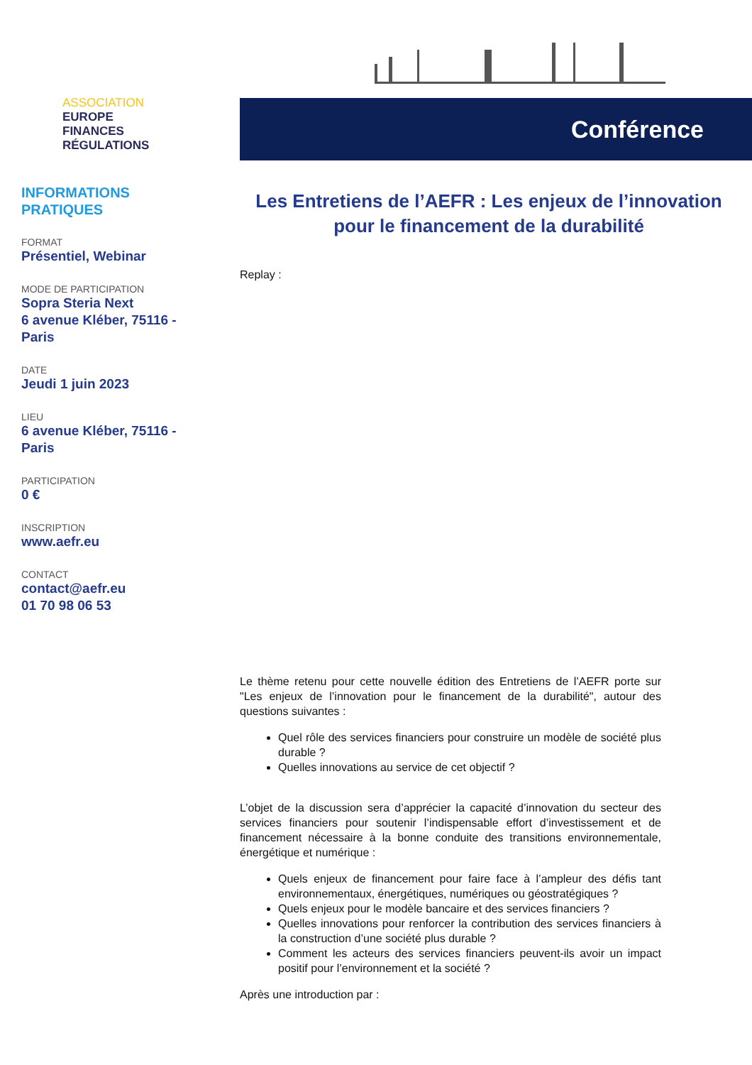ASSOCIATION
EUROPE
FINANCES
RÉGULATIONS
INFORMATIONS
PRATIQUES
FORMAT
Présentiel, Webinar
MODE DE PARTICIPATION
Sopra Steria Next
6 avenue Kléber, 75116 - Paris
DATE
Jeudi 1 juin 2023
LIEU
6 avenue Kléber, 75116 - Paris
PARTICIPATION
0 €
INSCRIPTION
www.aefr.eu
CONTACT
contact@aefr.eu
01 70 98 06 53
Conférence
Les Entretiens de l’AEFR : Les enjeux de l’innovation pour le financement de la durabilité
Replay :
Le thème retenu pour cette nouvelle édition des Entretiens de l’AEFR porte sur "Les enjeux de l’innovation pour le financement de la durabilité", autour des questions suivantes :
Quel rôle des services financiers pour construire un modèle de société plus durable ?
Quelles innovations au service de cet objectif ?
L’objet de la discussion sera d’apprécier la capacité d’innovation du secteur des services financiers pour soutenir l’indispensable effort d’investissement et de financement nécessaire à la bonne conduite des transitions environnementale, énergétique et numérique :
Quels enjeux de financement pour faire face à l’ampleur des défis tant environnementaux, énergétiques, numériques ou géostratégiques ?
Quels enjeux pour le modèle bancaire et des services financiers ?
Quelles innovations pour renforcer la contribution des services financiers à la construction d’une société plus durable ?
Comment les acteurs des services financiers peuvent-ils avoir un impact positif pour l’environnement et la société ?
Après une introduction par :